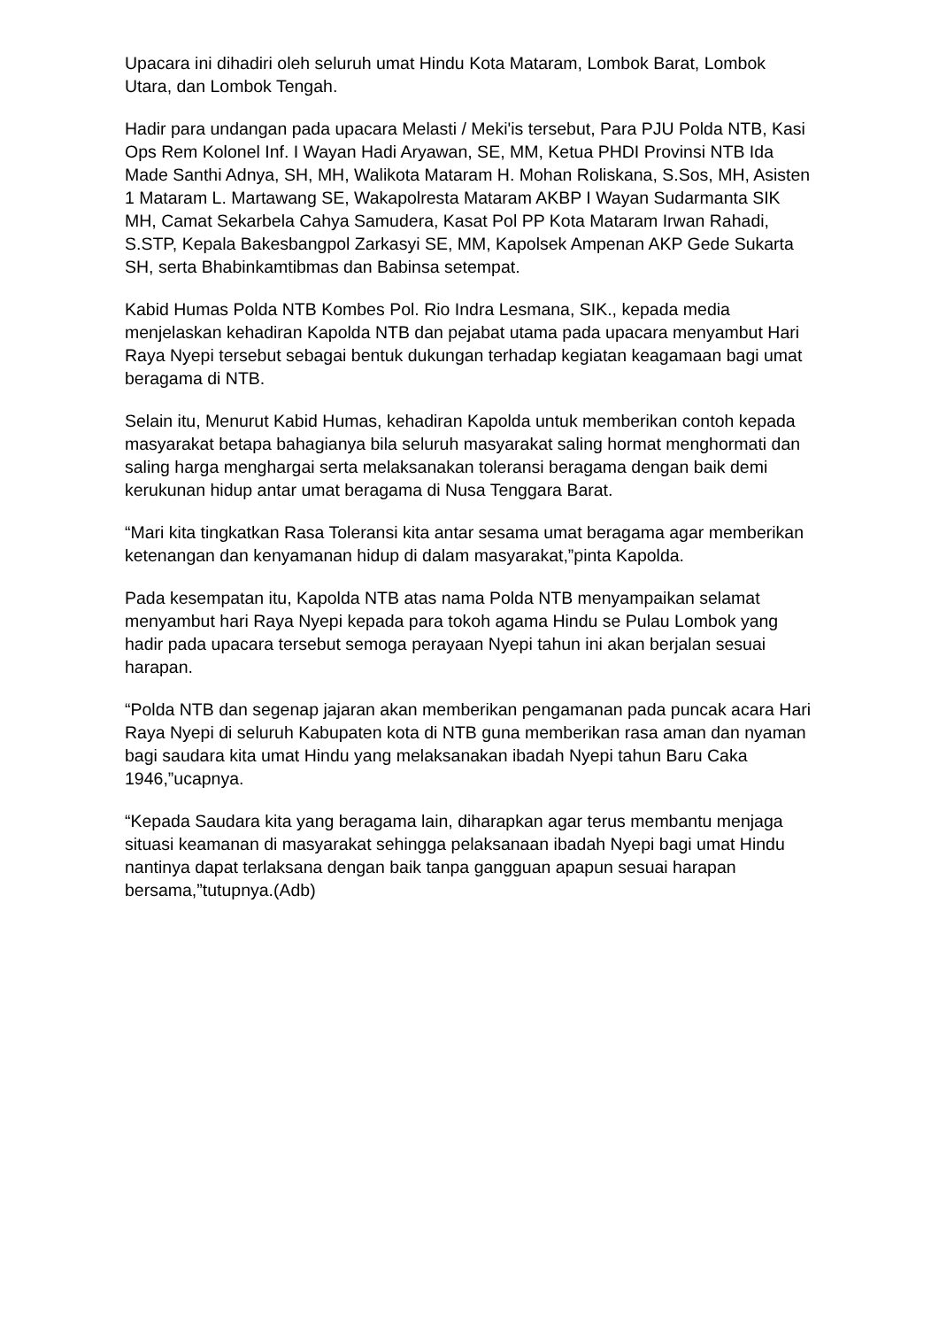Upacara ini dihadiri oleh seluruh umat Hindu Kota Mataram, Lombok Barat, Lombok Utara, dan Lombok Tengah.
Hadir para undangan pada upacara Melasti / Meki'is tersebut, Para PJU Polda NTB, Kasi Ops Rem Kolonel Inf. I Wayan Hadi Aryawan, SE, MM, Ketua PHDI Provinsi NTB Ida Made Santhi Adnya, SH, MH, Walikota Mataram H. Mohan Roliskana, S.Sos, MH, Asisten 1 Mataram L. Martawang SE, Wakapolresta Mataram AKBP I Wayan Sudarmanta SIK MH, Camat Sekarbela Cahya Samudera, Kasat Pol PP Kota Mataram Irwan Rahadi, S.STP, Kepala Bakesbangpol Zarkasyi SE, MM, Kapolsek Ampenan AKP Gede Sukarta SH, serta Bhabinkamtibmas dan Babinsa setempat.
Kabid Humas Polda NTB Kombes Pol. Rio Indra Lesmana, SIK., kepada media menjelaskan kehadiran Kapolda NTB dan pejabat utama pada upacara menyambut Hari Raya Nyepi tersebut sebagai bentuk dukungan terhadap kegiatan keagamaan bagi umat beragama di NTB.
Selain itu, Menurut Kabid Humas, kehadiran Kapolda untuk memberikan contoh kepada masyarakat betapa bahagianya bila seluruh masyarakat saling hormat menghormati dan saling harga menghargai serta melaksanakan toleransi beragama dengan baik demi kerukunan hidup antar umat beragama di Nusa Tenggara Barat.
“Mari kita tingkatkan Rasa Toleransi kita antar sesama umat beragama agar memberikan ketenangan dan kenyamanan hidup di dalam masyarakat,”pinta Kapolda.
Pada kesempatan itu, Kapolda NTB atas nama Polda NTB menyampaikan selamat menyambut hari Raya Nyepi kepada para tokoh agama Hindu se Pulau Lombok yang hadir pada upacara tersebut semoga perayaan Nyepi tahun ini akan berjalan sesuai harapan.
“Polda NTB dan segenap jajaran akan memberikan pengamanan pada puncak acara Hari Raya Nyepi di seluruh Kabupaten kota di NTB guna memberikan rasa aman dan nyaman bagi saudara kita umat Hindu yang melaksanakan ibadah Nyepi tahun Baru Caka 1946,”ucapnya.
“Kepada Saudara kita yang beragama lain, diharapkan agar terus membantu menjaga situasi keamanan di masyarakat sehingga pelaksanaan ibadah Nyepi bagi umat Hindu nantinya dapat terlaksana dengan baik tanpa gangguan apapun sesuai harapan bersama,”tutupnya.(Adb)